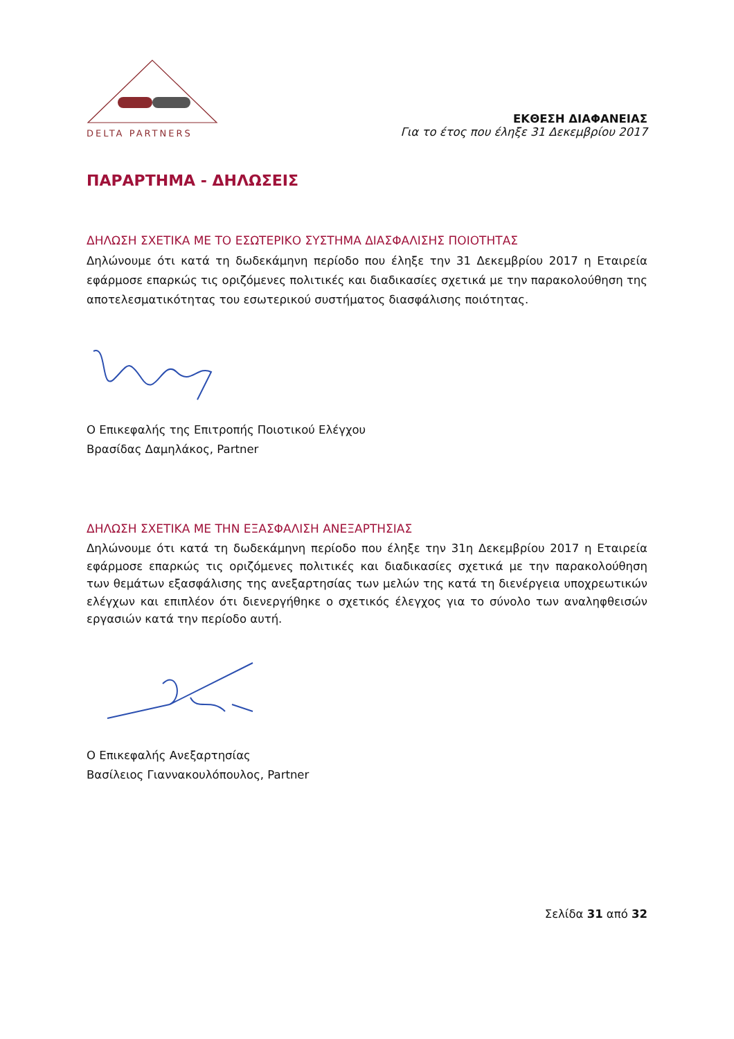DELTA PARTNERS
ΕΚΘΕΣΗ ΔΙΑΦΑΝΕΙΑΣ
Για το έτος που έληξε 31 Δεκεμβρίου 2017
ΠΑΡΑΡΤΗΜΑ - ΔΗΛΩΣΕΙΣ
ΔΗΛΩΣΗ ΣΧΕΤΙΚΑ ΜΕ ΤΟ ΕΣΩΤΕΡΙΚΟ ΣΥΣΤΗΜΑ ΔΙΑΣΦΑΛΙΣΗΣ ΠΟΙΟΤΗΤΑΣ
Δηλώνουμε ότι κατά τη δωδεκάμηνη περίοδο που έληξε την 31 Δεκεμβρίου 2017 η Εταιρεία εφάρμοσε επαρκώς τις οριζόμενες πολιτικές και διαδικασίες σχετικά με την παρακολούθηση της αποτελεσματικότητας του εσωτερικού συστήματος διασφάλισης ποιότητας.
Ο Επικεφαλής της Επιτροπής Ποιοτικού Ελέγχου
Βρασίδας Δαμηλάκος, Partner
ΔΗΛΩΣΗ ΣΧΕΤΙΚΑ ΜΕ ΤΗΝ ΕΞΑΣΦΑΛΙΣΗ ΑΝΕΞΑΡΤΗΣΙΑΣ
Δηλώνουμε ότι κατά τη δωδεκάμηνη περίοδο που έληξε την 31η Δεκεμβρίου 2017 η Εταιρεία εφάρμοσε επαρκώς τις οριζόμενες πολιτικές και διαδικασίες σχετικά με την παρακολούθηση των θεμάτων εξασφάλισης της ανεξαρτησίας των μελών της κατά τη διενέργεια υποχρεωτικών ελέγχων και επιπλέον ότι διενεργήθηκε ο σχετικός έλεγχος για το σύνολο των αναληφθεισών εργασιών κατά την περίοδο αυτή.
Ο Επικεφαλής Ανεξαρτησίας
Βασίλειος Γιαννακουλόπουλος, Partner
Σελίδα 31 από 32